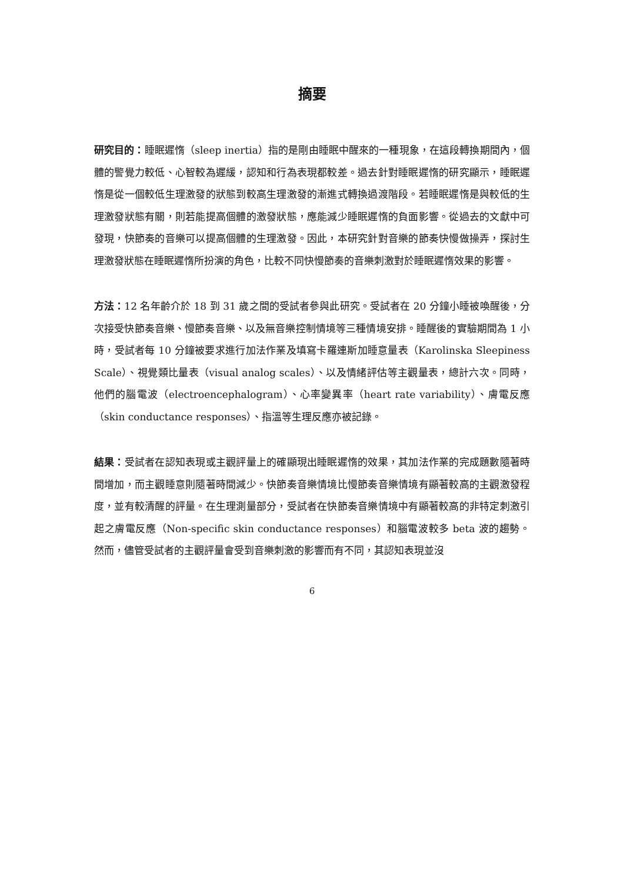摘要
研究目的：睡眠遲惰（sleep inertia）指的是剛由睡眠中醒來的一種現象，在這段轉換期間內，個體的警覺力較低、心智較為遲緩，認知和行為表現都較差。過去針對睡眠遲惰的研究顯示，睡眠遲惰是從一個較低生理激發的狀態到較高生理激發的漸進式轉換過渡階段。若睡眠遲惰是與較低的生理激發狀態有關，則若能提高個體的激發狀態，應能減少睡眠遲惰的負面影響。從過去的文獻中可發現，快節奏的音樂可以提高個體的生理激發。因此，本研究針對音樂的節奏快慢做操弄，探討生理激發狀態在睡眠遲惰所扮演的角色，比較不同快慢節奏的音樂刺激對於睡眠遲惰效果的影響。
方法：12 名年齡介於 18 到 31 歲之間的受試者參與此研究。受試者在 20 分鐘小睡被喚醒後，分次接受快節奏音樂、慢節奏音樂、以及無音樂控制情境等三種情境安排。睡醒後的實驗期間為 1 小時，受試者每 10 分鐘被要求進行加法作業及填寫卡羅連斯加睡意量表（Karolinska Sleepiness Scale）、視覺類比量表（visual analog scales）、以及情緒評估等主觀量表，總計六次。同時，他們的腦電波（electroencephalogram）、心率變異率（heart rate variability）、膚電反應（skin conductance responses）、指溫等生理反應亦被記錄。
結果：受試者在認知表現或主觀評量上的確顯現出睡眠遲惰的效果，其加法作業的完成題數隨著時間增加，而主觀睡意則隨著時間減少。快節奏音樂情境比慢節奏音樂情境有顯著較高的主觀激發程度，並有較清醒的評量。在生理測量部分，受試者在快節奏音樂情境中有顯著較高的非特定刺激引起之膚電反應（Non-specific skin conductance responses）和腦電波較多 beta 波的趨勢。然而，儘管受試者的主觀評量會受到音樂刺激的影響而有不同，其認知表現並沒
6